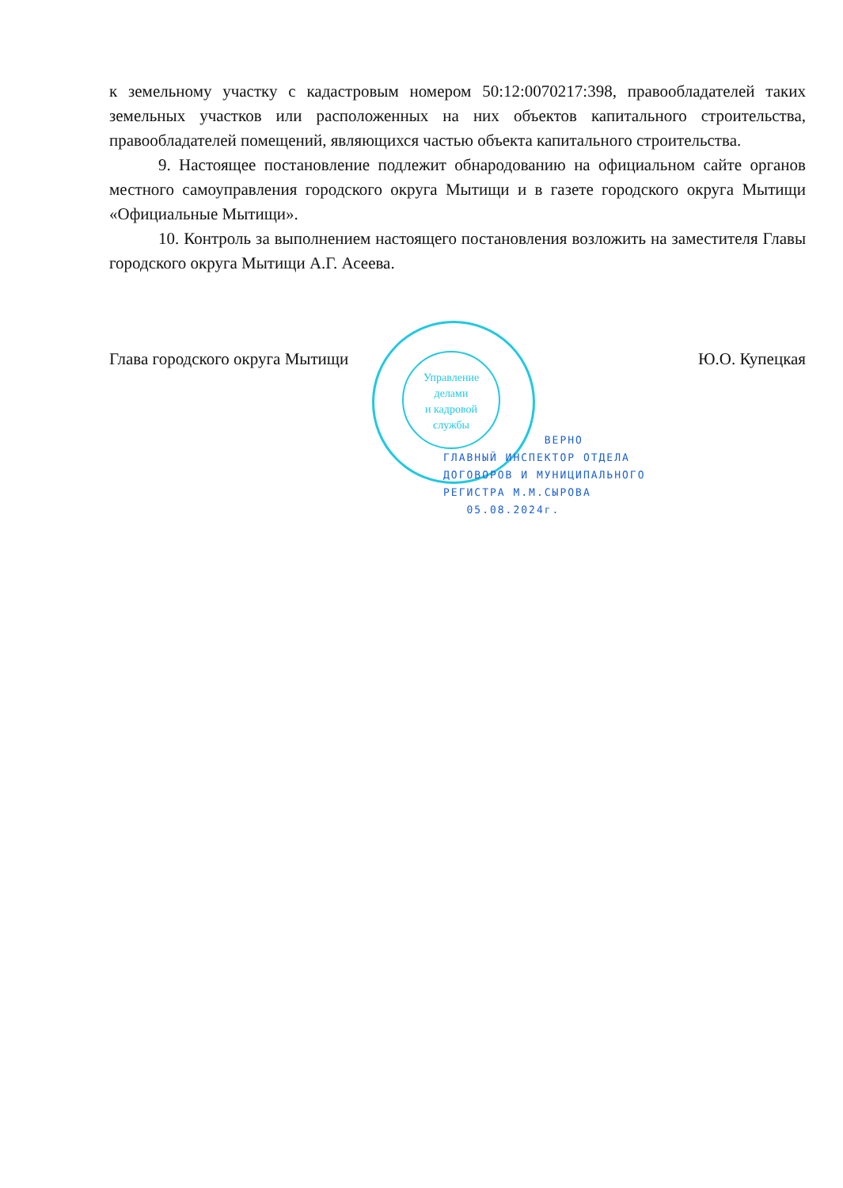к земельному участку с кадастровым номером 50:12:0070217:398, правообладателей таких земельных участков или расположенных на них объектов капитального строительства, правообладателей помещений, являющихся частью объекта капитального строительства.
9. Настоящее постановление подлежит обнародованию на официальном сайте органов местного самоуправления городского округа Мытищи и в газете городского округа Мытищи «Официальные Мытищи».
10. Контроль за выполнением настоящего постановления возложить на заместителя Главы городского округа Мытищи А.Г. Асеева.
Глава городского округа Мытищи Ю.О. Купецкая
Управление
делами
и кадровой
службы
ВЕРНО
ГЛАВНЫЙ ИНСПЕКТОР ОТДЕЛА
ДОГОВОРОВ И МУНИЦИПАЛЬНОГО
РЕГИСТРА М.М.СЫРОВА
05.08.2024г.